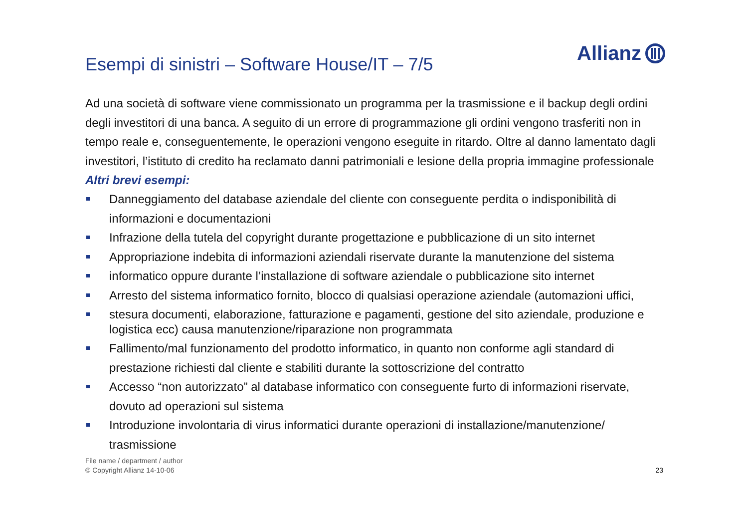Esempi di sinistri – Software House/IT – 7/5
Allianz
Ad una società di software viene commissionato un programma per la trasmissione e il backup degli ordini degli investitori di una banca. A seguito di un errore di programmazione gli ordini vengono trasferiti non in tempo reale e, conseguentemente, le operazioni vengono eseguite in ritardo. Oltre al danno lamentato dagli investitori, l’istituto di credito ha reclamato danni patrimoniali e lesione della propria immagine professionale
Altri brevi esempi:
Danneggiamento del database aziendale del cliente con conseguente perdita o indisponibilità di informazioni e documentazioni
Infrazione della tutela del copyright durante progettazione e pubblicazione di un sito internet
Appropriazione indebita di informazioni aziendali riservate durante la manutenzione del sistema
informatico oppure durante l’installazione di software aziendale o pubblicazione sito internet
Arresto del sistema informatico fornito, blocco di qualsiasi operazione aziendale (automazioni uffici,
stesura documenti, elaborazione, fatturazione e pagamenti, gestione del sito aziendale, produzione e logistica ecc) causa manutenzione/riparazione non programmata
Fallimento/mal funzionamento del prodotto informatico, in quanto non conforme agli standard di prestazione richiesti dal cliente e stabiliti durante la sottoscrizione del contratto
Accesso “non autorizzato” al database informatico con conseguente furto di informazioni riservate, dovuto ad operazioni sul sistema
Introduzione involontaria di virus informatici durante operazioni di installazione/manutenzione/ trasmissione
File name / department / author
© Copyright Allianz 14-10-06
23